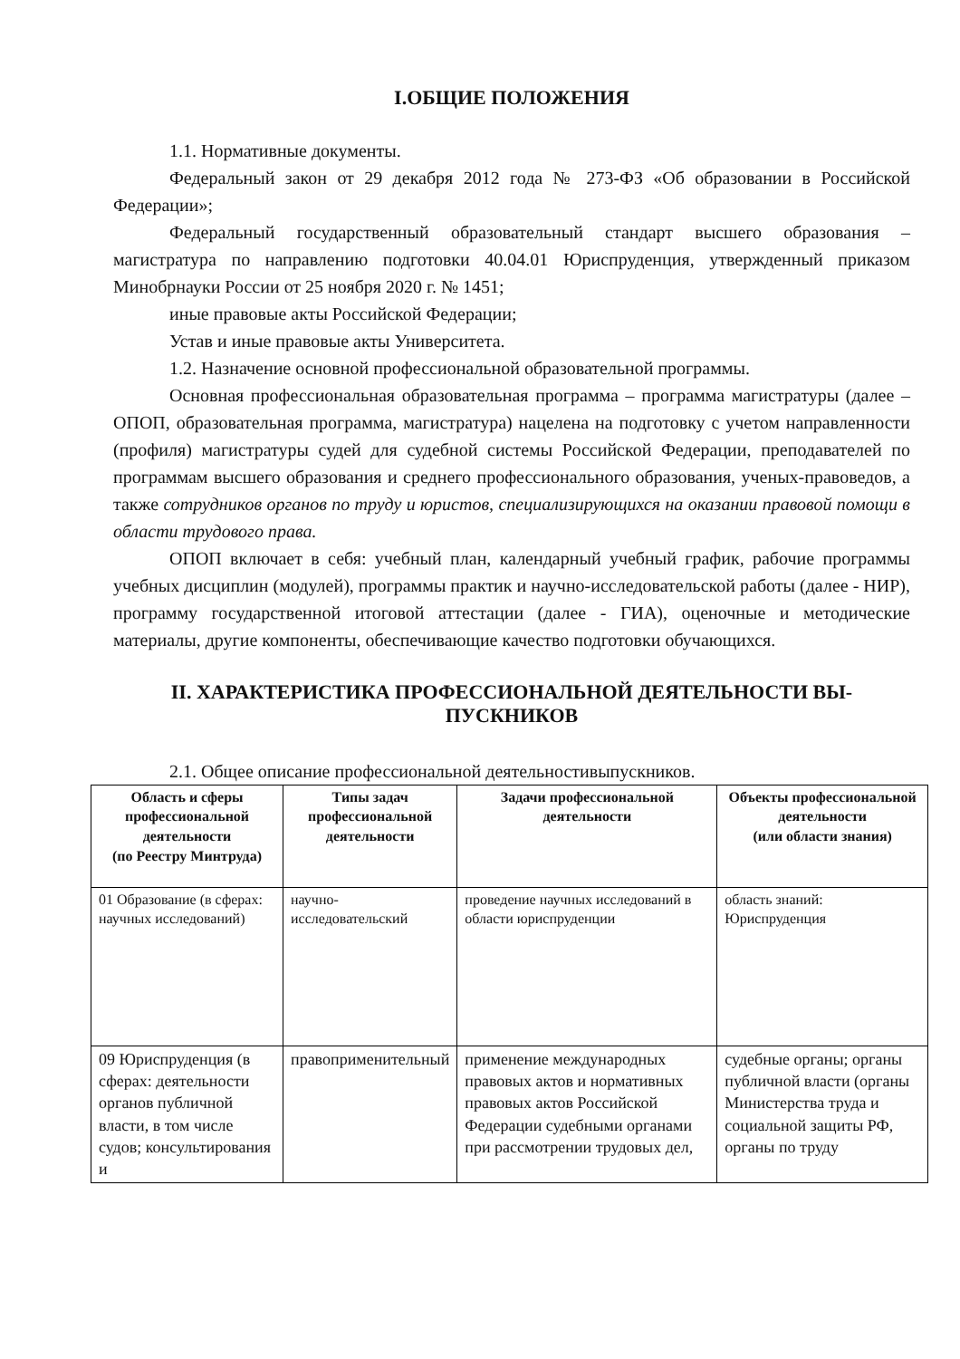I.ОБЩИЕ ПОЛОЖЕНИЯ
1.1. Нормативные документы.
Федеральный закон от 29 декабря 2012 года № 273-ФЗ «Об образовании в Российской Федерации»;
Федеральный государственный образовательный стандарт высшего образования – магистратура по направлению подготовки 40.04.01 Юриспруденция, утвержденный приказом Минобрнауки России от 25 ноября 2020 г. № 1451;
иные правовые акты Российской Федерации;
Устав и иные правовые акты Университета.
1.2. Назначение основной профессиональной образовательной программы.
Основная профессиональная образовательная программа – программа магистратуры (далее – ОПОП, образовательная программа, магистратура) нацелена на подготовку с учетом направленности (профиля) магистратуры судей для судебной системы Российской Федерации, преподавателей по программам высшего образования и среднего профессионального образования, ученых-правоведов, а также сотрудников органов по труду и юристов, специализирующихся на оказании правовой помощи в области трудового права.
ОПОП включает в себя: учебный план, календарный учебный график, рабочие программы учебных дисциплин (модулей), программы практик и научно-исследовательской работы (далее - НИР), программу государственной итоговой аттестации (далее - ГИА), оценочные и методические материалы, другие компоненты, обеспечивающие качество подготовки обучающихся.
II. ХАРАКТЕРИСТИКА ПРОФЕССИОНАЛЬНОЙ ДЕЯТЕЛЬНОСТИ ВЫ-
ПУСКНИКОВ
2.1. Общее описание профессиональной деятельностивыпускников.
| Область и сферы профессиональной деятельности (по Реестру Минтруда) | Типы задач профессиональной деятельности | Задачи профессиональной деятельности | Объекты профессиональной деятельности (или области знания) |
| --- | --- | --- | --- |
| 01 Образование (в сферах: научных исследований) | научно-исследовательский | проведение научных исследований в области юриспруденции | область знаний: Юриспруденция |
| 09 Юриспруденция (в сферах: деятельности органов публичной власти, в том числе судов; консультирования и | правоприменительный | применение международных правовых актов и нормативных правовых актов Российской Федерации судебными органами при рассмотрении трудовых дел, | судебные органы; органы публичной власти (органы Министерства труда и социальной защиты РФ, органы по труду |